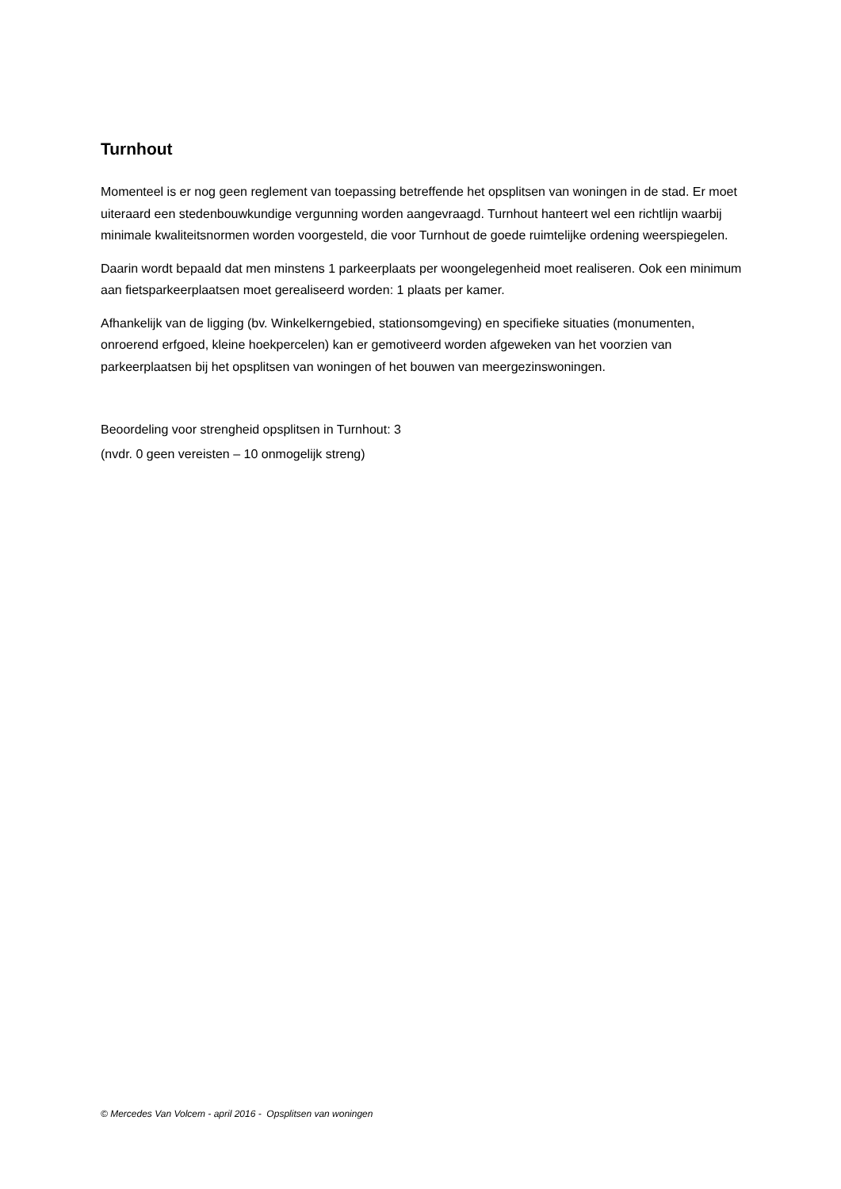Turnhout
Momenteel is er nog geen reglement van toepassing betreffende het opsplitsen van woningen in de stad. Er moet uiteraard een stedenbouwkundige vergunning worden aangevraagd. Turnhout hanteert wel een richtlijn waarbij minimale kwaliteitsnormen worden voorgesteld, die voor Turnhout de goede ruimtelijke ordening weerspiegelen.
Daarin wordt bepaald dat men minstens 1 parkeerplaats per woongelegenheid moet realiseren. Ook een minimum aan fietsparkeerplaatsen moet gerealiseerd worden: 1 plaats per kamer.
Afhankelijk van de ligging (bv. Winkelkerngebied, stationsomgeving) en specifieke situaties (monumenten, onroerend erfgoed, kleine hoekpercelen) kan er gemotiveerd worden afgeweken van het voorzien van parkeerplaatsen bij het opsplitsen van woningen of het bouwen van meergezinswoningen.
Beoordeling voor strengheid opsplitsen in Turnhout: 3
(nvdr. 0 geen vereisten – 10 onmogelijk streng)
© Mercedes Van Volcem - april 2016 - Opsplitsen van woningen